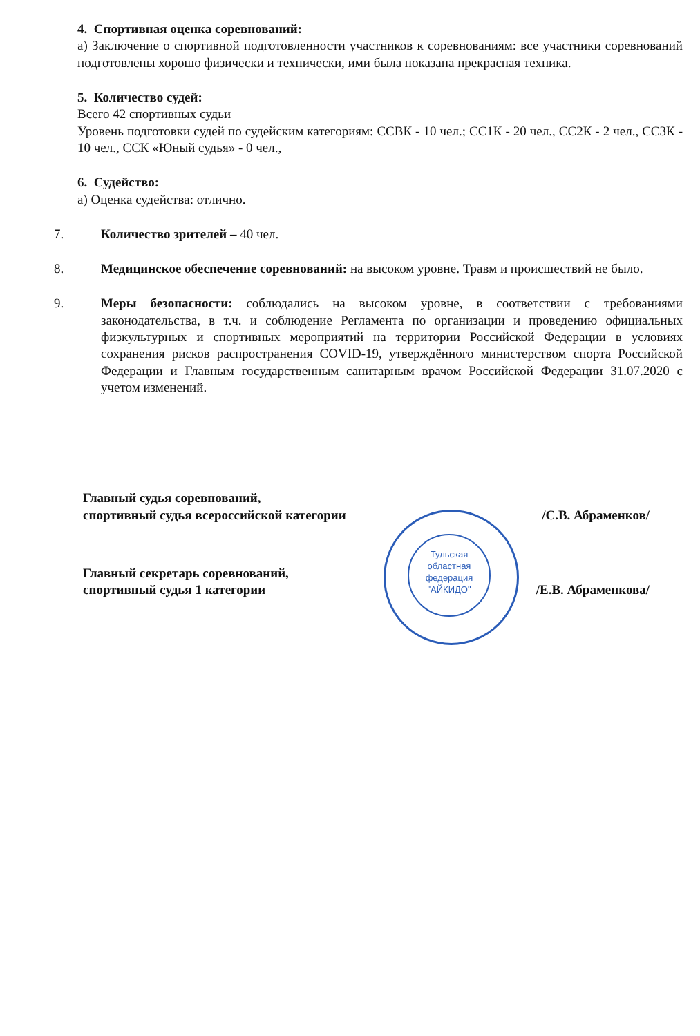4. Спортивная оценка соревнований:
а) Заключение о спортивной подготовленности участников к соревнованиям: все участники соревнований подготовлены хорошо физически и технически, ими была показана прекрасная техника.
5. Количество судей:
Всего 42 спортивных судьи
Уровень подготовки судей по судейским категориям: ССВК - 10 чел.; СС1К - 20 чел., СС2К - 2 чел., СС3К - 10 чел., ССК «Юный судья» - 0 чел.,
6. Судейство:
а) Оценка судейства: отлично.
7. Количество зрителей – 40 чел.
8. Медицинское обеспечение соревнований: на высоком уровне. Травм и происшествий не было.
9. Меры безопасности: соблюдались на высоком уровне, в соответствии с требованиями законодательства, в т.ч. и соблюдение Регламента по организации и проведению официальных физкультурных и спортивных мероприятий на территории Российской Федерации в условиях сохранения рисков распространения COVID-19, утверждённого министерством спорта Российской Федерации и Главным государственным санитарным врачом Российской Федерации 31.07.2020 с учетом изменений.
Главный судья соревнований,
спортивный судья всероссийской категории
/С.В. Абраменков/
Главный секретарь соревнований,
спортивный судья 1 категории
/Е.В. Абраменкова/
Тульская
областная
федерация
"АЙКИДО"